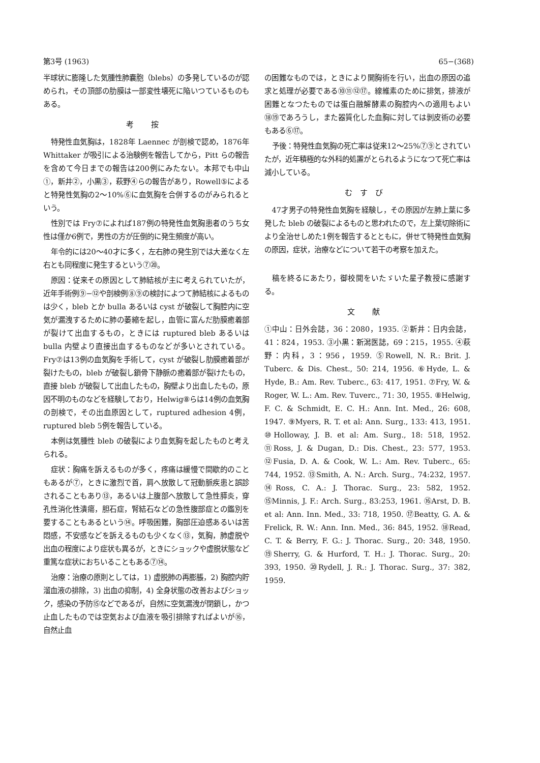第3号 (1963) 65−(368)
半球状に膨隆した気腫性肺嚢胞（blebs）の多発しているのが認められ，その頂部の肋膜は一部変性壊死に陥いつているものもある。
考 按
特発性血気胸は，1828年 Laennec が剖検で認め，1876年 Whittaker が吸引による治験例を報告してから，Pitt らの報告を含めて今日までの報告は200例にみたない。本邦でも中山①，新井②，小黒③，萩野④らの報告があり，Rowell⑤によると特発性気胸の2〜10%⑥に血気胸を合併するのがみられるという。
性別では Fry⑦によれば187例の特発性血気胸患者のうち女性は僅か6例で，男性の方が圧倒的に発生頻度が高い。
年令的には20〜40才に多く，左右肺の発生別では大差なく左右とも同程度に発生するという⑦⑳。
原因：従来その原因として肺結核が主に考えられていたが，近年手術例⑨−⑫や剖検例⑧⑨の検討によつて肺結核によるものは少く，bleb とか bulla あるいは cyst が破裂して胸腔内に空気が漏洩するために肺の萎縮を起し，血管に富んだ肋膜癒着部が裂けて出血するもの，ときには ruptured bleb あるいは bulla 内壁より直接出血するものなどが多いとされている。Fry⑦は13例の血気胸を手術して，cyst が破裂し肋膜癒着部が裂けたもの，bleb が破裂し鎖骨下静脈の癒着部が裂けたもの，直接 bleb が破裂して出血したもの，胸壁より出血したもの，原因不明のものなどを経験しており，Helwig⑧らは14例の血気胸の剖検で，その出血原因として，ruptured adhesion 4例，ruptured bleb 5例を報告している。
本例は気腫性 bleb の破裂により血気胸を起したものと考えられる。
症状：胸痛を訴えるものが多く，疼痛は緩慢で間歇的のこともあるが⑦，ときに激烈で首，肩へ放散して冠動脈疾患と誤診されることもあり⑬，あるいは上腹部へ放散して急性膵炎，穿孔性消化性潰瘍，胆石症，腎結石などの急性腹部症との鑑別を要することもあるという⑭。呼吸困難，胸部圧迫感あるいは苦悶感，不安感などを訴えるものも少くなく⑬，気胸，肺虚脱や出血の程度により症状も異るが，ときにショックや虚脱状態など重篤な症状におちいることもある⑦⑭。
治療：治療の原則としては，1) 虚脱肺の再膨脹，2) 胸腔内貯溜血液の排除，3) 出血の抑制，4) 全身状態の改善およびショック，感染の予防⑮などであるが，自然に空気漏洩が閉鎖し，かつ止血したものでは空気および血液を吸引排除すればよいが⑯，自然止血
の困難なものでは，ときにより開胸術を行い，出血の原因の追求と処理が必要である⑩⑪⑫⑰。線維素のために排気，排液が困難となつたものでは蛋白融解酵素の胸腔内への適用もよい⑱⑲であろうし，また器質化した血胸に対しては剝皮術の必要もある⑥⑰。
予後：特発性血気胸の死亡率は従来12〜25%⑦⑨とされていたが，近年積極的な外科的処置がとられるようになつて死亡率は減小している。
むすび
47才男子の特発性血気胸を経験し，その原因が左肺上葉に多発した bleb の破裂によるものと思われたので，左上葉切除術により全治せしめた1例を報告するとともに，併せて特発性血気胸の原因，症状，治療などについて若干の考察を加えた。
稿を終るにあたり，御校閲をいたゞいた星子教授に感謝する。
文 献
①中山：日外会誌，36：2080，1935. ②新井：日内会誌，41：824，1953. ③小黒：新潟医誌，69：215，1955. ④萩野：内科，3：956，1959. ⑤Rowell, N. R.: Brit. J. Tuberc. & Dis. Chest., 50: 214, 1956. ⑥Hyde, L. & Hyde, B.: Am. Rev. Tuberc., 63: 417, 1951. ⑦Fry, W. & Roger, W. L.: Am. Rev. Tuverc., 71: 30, 1955. ⑧Helwig, F. C. & Schmidt, E. C. H.: Ann. Int. Med., 26: 608, 1947. ⑨Myers, R. T. et al: Ann. Surg., 133: 413, 1951. ⑩Holloway, J. B. et al: Am. Surg., 18: 518, 1952. ⑪Ross, J. & Dugan, D.: Dis. Chest., 23: 577, 1953. ⑫Fusia, D. A. & Cook, W. L.: Am. Rev. Tuberc., 65: 744, 1952. ⑬Smith, A. N.: Arch. Surg., 74:232, 1957. ⑭Ross, C. A.: J. Thorac. Surg., 23: 582, 1952. ⑮Minnis, J. F.: Arch. Surg., 83:253, 1961. ⑯Arst, D. B. et al: Ann. Inn. Med., 33: 718, 1950. ⑰Beatty, G. A. & Frelick, R. W.: Ann. Inn. Med., 36: 845, 1952. ⑱Read, C. T. & Berry, F. G.: J. Thorac. Surg., 20: 348, 1950. ⑲Sherry, G. & Hurford, T. H.: J. Thorac. Surg., 20: 393, 1950. ⑳Rydell, J. R.: J. Thorac. Surg., 37: 382, 1959.